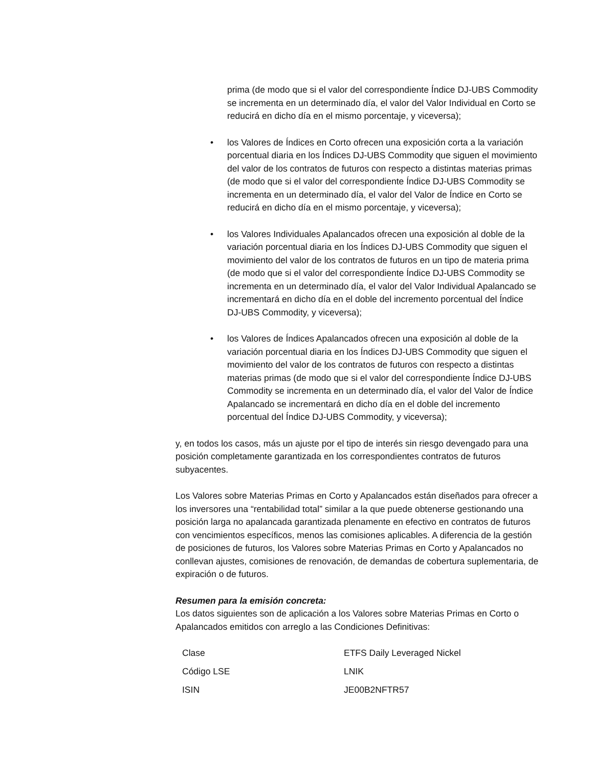prima (de modo que si el valor del correspondiente Índice DJ‑UBS Commodity se incrementa en un determinado día, el valor del Valor Individual en Corto se reducirá en dicho día en el mismo porcentaje, y viceversa);
• los Valores de Índices en Corto ofrecen una exposición corta a la variación porcentual diaria en los Índices DJ-UBS Commodity que siguen el movimiento del valor de los contratos de futuros con respecto a distintas materias primas (de modo que si el valor del correspondiente Índice DJ‑UBS Commodity se incrementa en un determinado día, el valor del Valor de Índice en Corto se reducirá en dicho día en el mismo porcentaje, y viceversa);
• los Valores Individuales Apalancados ofrecen una exposición al doble de la variación porcentual diaria en los Índices DJ-UBS Commodity que siguen el movimiento del valor de los contratos de futuros en un tipo de materia prima (de modo que si el valor del correspondiente Índice DJ‑UBS Commodity se incrementa en un determinado día, el valor del Valor Individual Apalancado se incrementará en dicho día en el doble del incremento porcentual del Índice DJ‑UBS Commodity, y viceversa);
• los Valores de Índices Apalancados ofrecen una exposición al doble de la variación porcentual diaria en los Índices DJ-UBS Commodity que siguen el movimiento del valor de los contratos de futuros con respecto a distintas materias primas (de modo que si el valor del correspondiente Índice DJ‑UBS Commodity se incrementa en un determinado día, el valor del Valor de Índice Apalancado se incrementará en dicho día en el doble del incremento porcentual del Índice DJ-UBS Commodity, y viceversa);
y, en todos los casos, más un ajuste por el tipo de interés sin riesgo devengado para una posición completamente garantizada en los correspondientes contratos de futuros subyacentes.
Los Valores sobre Materias Primas en Corto y Apalancados están diseñados para ofrecer a los inversores una “rentabilidad total” similar a la que puede obtenerse gestionando una posición larga no apalancada garantizada plenamente en efectivo en contratos de futuros con vencimientos específicos, menos las comisiones aplicables. A diferencia de la gestión de posiciones de futuros, los Valores sobre Materias Primas en Corto y Apalancados no conllevan ajustes, comisiones de renovación, de demandas de cobertura suplementaria, de expiración o de futuros.
Resumen para la emisión concreta:
Los datos siguientes son de aplicación a los Valores sobre Materias Primas en Corto o Apalancados emitidos con arreglo a las Condiciones Definitivas:
| Clase | ETFS Daily Leveraged Nickel |
| Código LSE | LNIK |
| ISIN | JE00B2NFTR57 |